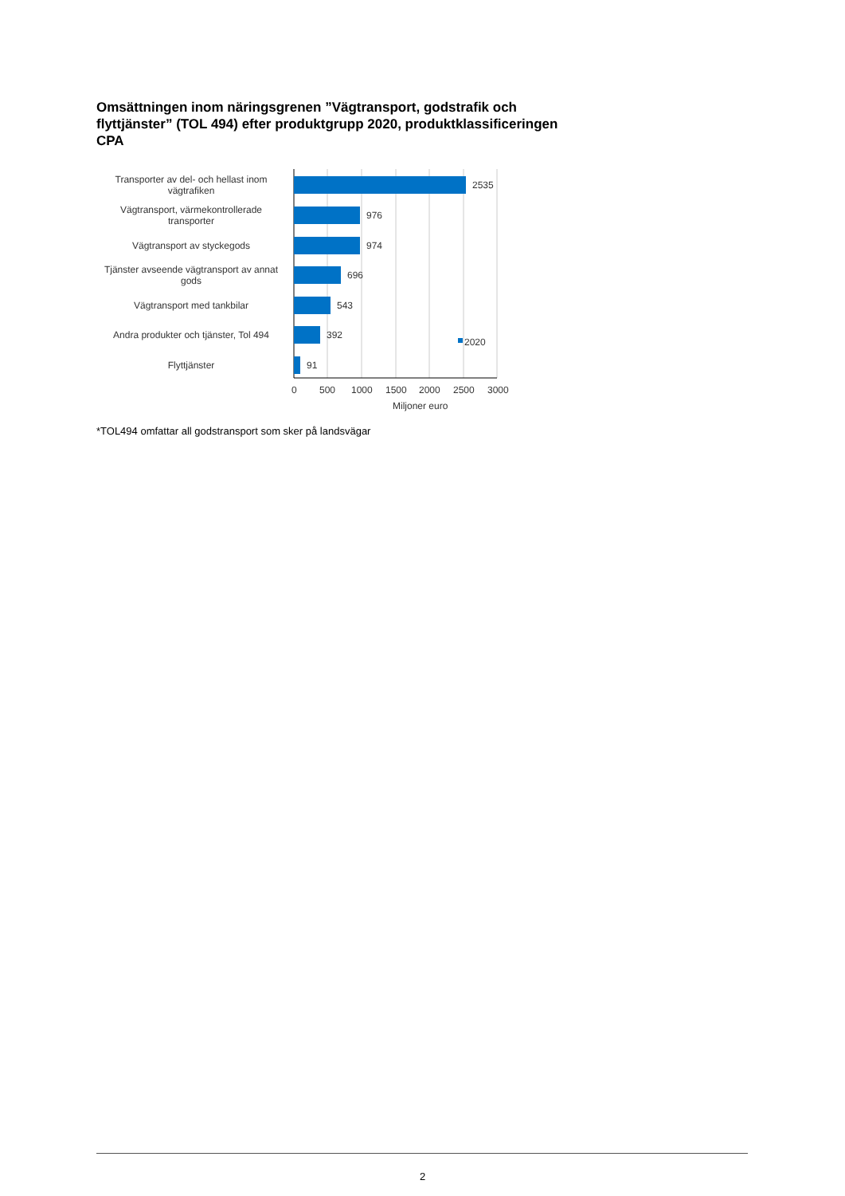Omsättningen inom näringsgrenen ”Vägtransport, godstrafik och flyttjänster” (TOL 494) efter produktgrupp 2020, produktklassificeringen CPA
Transporter av del- och hellast inom vägtrafiken
2535
Vägtransport, värmekontrollerade transporter
976
Vägtransport av styckegods
974
Tjänster avseende vägtransport av annat gods
696
Vägtransport med tankbilar
543
Andra produkter och tjänster, Tol 494
392
Flyttjänster
91
2020
0 500 1000 1500 2000 2500 3000
Miljoner euro
*TOL494 omfattar all godstransport som sker på landsvägar
2